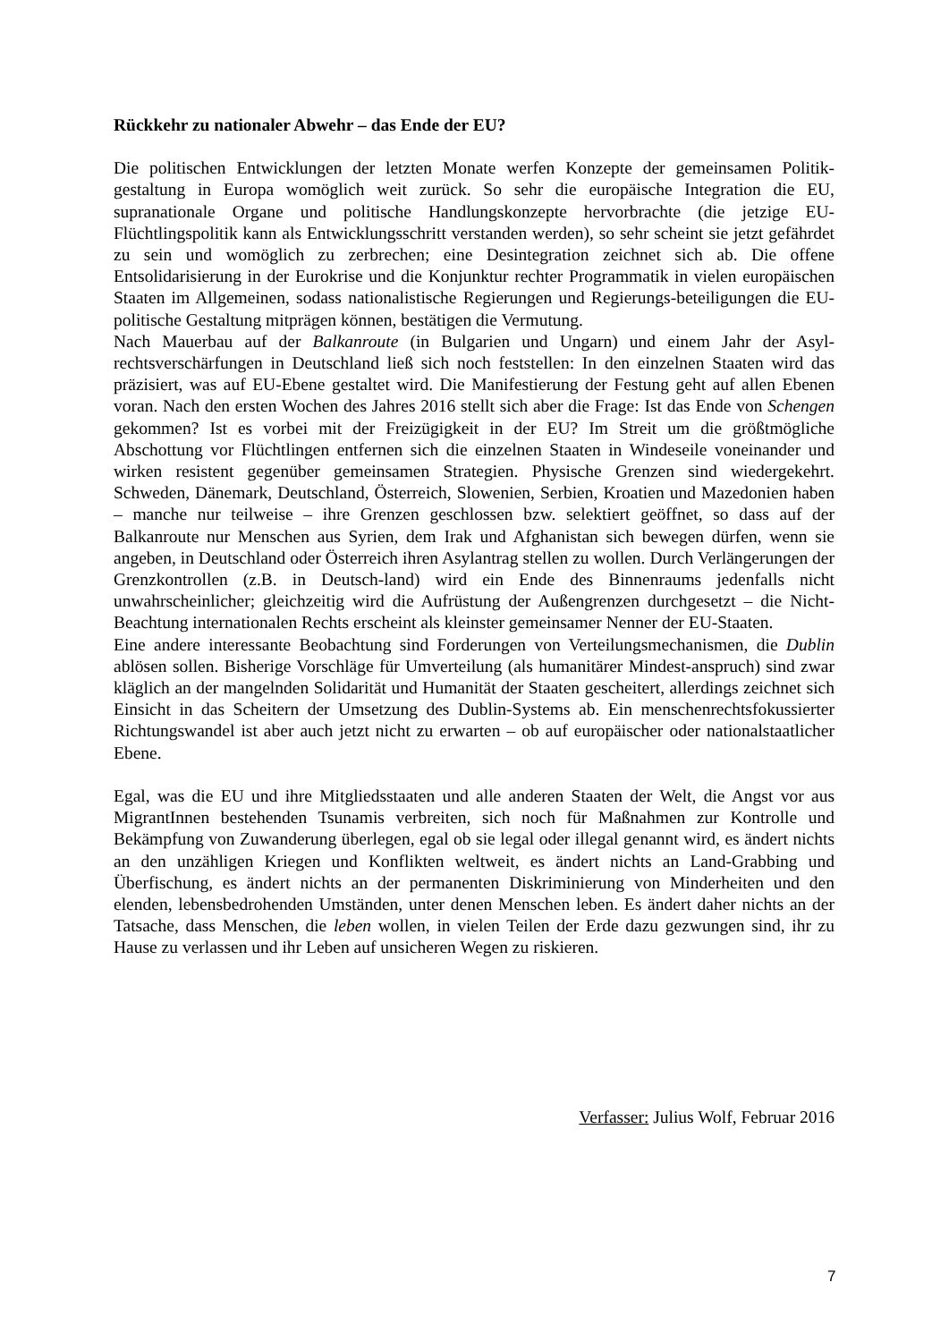Rückkehr zu nationaler Abwehr – das Ende der EU?
Die politischen Entwicklungen der letzten Monate werfen Konzepte der gemeinsamen Politik-gestaltung in Europa womöglich weit zurück. So sehr die europäische Integration die EU, supranationale Organe und politische Handlungskonzepte hervorbrachte (die jetzige EU-Flüchtlingspolitik kann als Entwicklungsschritt verstanden werden), so sehr scheint sie jetzt gefährdet zu sein und womöglich zu zerbrechen; eine Desintegration zeichnet sich ab. Die offene Entsolidarisierung in der Eurokrise und die Konjunktur rechter Programmatik in vielen europäischen Staaten im Allgemeinen, sodass nationalistische Regierungen und Regierungs-beteiligungen die EU-politische Gestaltung mitprägen können, bestätigen die Vermutung.
Nach Mauerbau auf der Balkanroute (in Bulgarien und Ungarn) und einem Jahr der Asyl-rechtsverschärfungen in Deutschland ließ sich noch feststellen: In den einzelnen Staaten wird das präzisiert, was auf EU-Ebene gestaltet wird. Die Manifestierung der Festung geht auf allen Ebenen voran. Nach den ersten Wochen des Jahres 2016 stellt sich aber die Frage: Ist das Ende von Schengen gekommen? Ist es vorbei mit der Freizügigkeit in der EU? Im Streit um die größtmögliche Abschottung vor Flüchtlingen entfernen sich die einzelnen Staaten in Windeseile voneinander und wirken resistent gegenüber gemeinsamen Strategien. Physische Grenzen sind wiedergekehrt. Schweden, Dänemark, Deutschland, Österreich, Slowenien, Serbien, Kroatien und Mazedonien haben – manche nur teilweise – ihre Grenzen geschlossen bzw. selektiert geöffnet, so dass auf der Balkanroute nur Menschen aus Syrien, dem Irak und Afghanistan sich bewegen dürfen, wenn sie angeben, in Deutschland oder Österreich ihren Asylantrag stellen zu wollen. Durch Verlängerungen der Grenzkontrollen (z.B. in Deutsch-land) wird ein Ende des Binnenraums jedenfalls nicht unwahrscheinlicher; gleichzeitig wird die Aufrüstung der Außengrenzen durchgesetzt – die Nicht-Beachtung internationalen Rechts erscheint als kleinster gemeinsamer Nenner der EU-Staaten.
Eine andere interessante Beobachtung sind Forderungen von Verteilungsmechanismen, die Dublin ablösen sollen. Bisherige Vorschläge für Umverteilung (als humanitärer Mindest-anspruch) sind zwar kläglich an der mangelnden Solidarität und Humanität der Staaten gescheitert, allerdings zeichnet sich Einsicht in das Scheitern der Umsetzung des Dublin-Systems ab. Ein menschenrechtsfokussierter Richtungswandel ist aber auch jetzt nicht zu erwarten – ob auf europäischer oder nationalstaatlicher Ebene.
Egal, was die EU und ihre Mitgliedsstaaten und alle anderen Staaten der Welt, die Angst vor aus MigrantInnen bestehenden Tsunamis verbreiten, sich noch für Maßnahmen zur Kontrolle und Bekämpfung von Zuwanderung überlegen, egal ob sie legal oder illegal genannt wird, es ändert nichts an den unzähligen Kriegen und Konflikten weltweit, es ändert nichts an Land-Grabbing und Überfischung, es ändert nichts an der permanenten Diskriminierung von Minderheiten und den elenden, lebensbedrohenden Umständen, unter denen Menschen leben. Es ändert daher nichts an der Tatsache, dass Menschen, die leben wollen, in vielen Teilen der Erde dazu gezwungen sind, ihr zu Hause zu verlassen und ihr Leben auf unsicheren Wegen zu riskieren.
Verfasser: Julius Wolf, Februar 2016
7